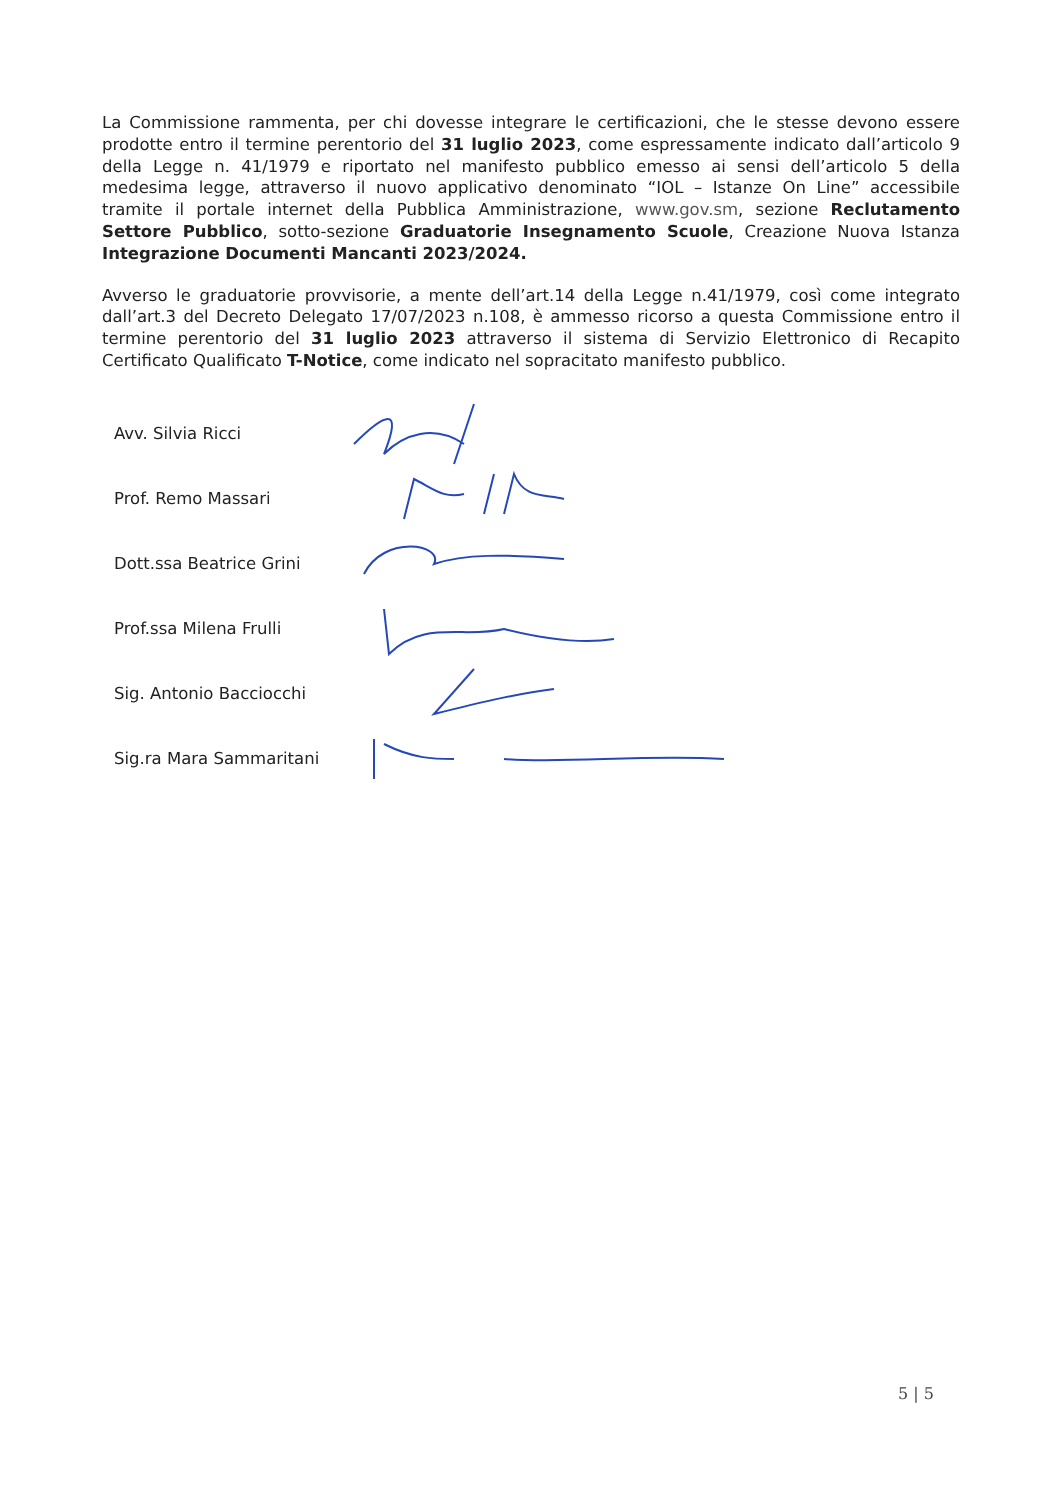La Commissione rammenta, per chi dovesse integrare le certificazioni, che le stesse devono essere prodotte entro il termine perentorio del 31 luglio 2023, come espressamente indicato dall’articolo 9 della Legge n. 41/1979 e riportato nel manifesto pubblico emesso ai sensi dell’articolo 5 della medesima legge, attraverso il nuovo applicativo denominato “IOL – Istanze On Line” accessibile tramite il portale internet della Pubblica Amministrazione, www.gov.sm, sezione Reclutamento Settore Pubblico, sotto-sezione Graduatorie Insegnamento Scuole, Creazione Nuova Istanza Integrazione Documenti Mancanti 2023/2024.
Avverso le graduatorie provvisorie, a mente dell’art.14 della Legge n.41/1979, così come integrato dall’art.3 del Decreto Delegato 17/07/2023 n.108, è ammesso ricorso a questa Commissione entro il termine perentorio del 31 luglio 2023 attraverso il sistema di Servizio Elettronico di Recapito Certificato Qualificato T-Notice, come indicato nel sopracitato manifesto pubblico.
Avv. Silvia Ricci
Prof. Remo Massari
Dott.ssa Beatrice Grini
Prof.ssa Milena Frulli
Sig. Antonio Bacciocchi
Sig.ra Mara Sammaritani
5 | 5